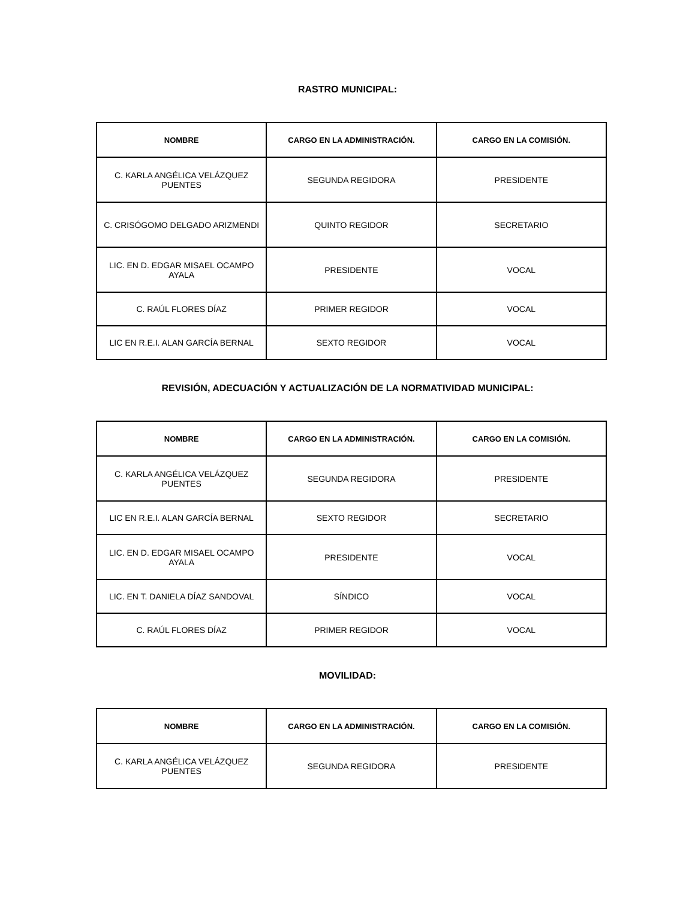RASTRO MUNICIPAL:
| NOMBRE | CARGO EN LA ADMINISTRACIÓN. | CARGO EN LA COMISIÓN. |
| --- | --- | --- |
| C. KARLA ANGÉLICA VELÁZQUEZ PUENTES | SEGUNDA REGIDORA | PRESIDENTE |
| C. CRISÓGOMO DELGADO ARIZMENDI | QUINTO REGIDOR | SECRETARIO |
| LIC. EN D. EDGAR MISAEL OCAMPO AYALA | PRESIDENTE | VOCAL |
| C. RAÚL FLORES DÍAZ | PRIMER REGIDOR | VOCAL |
| LIC EN R.E.I. ALAN GARCÍA BERNAL | SEXTO REGIDOR | VOCAL |
REVISIÓN, ADECUACIÓN Y ACTUALIZACIÓN DE LA NORMATIVIDAD MUNICIPAL:
| NOMBRE | CARGO EN LA ADMINISTRACIÓN. | CARGO EN LA COMISIÓN. |
| --- | --- | --- |
| C. KARLA ANGÉLICA VELÁZQUEZ PUENTES | SEGUNDA REGIDORA | PRESIDENTE |
| LIC EN R.E.I. ALAN GARCÍA BERNAL | SEXTO REGIDOR | SECRETARIO |
| LIC. EN D. EDGAR MISAEL OCAMPO AYALA | PRESIDENTE | VOCAL |
| LIC. EN T. DANIELA DÍAZ SANDOVAL | SÍNDICO | VOCAL |
| C. RAÚL FLORES DÍAZ | PRIMER REGIDOR | VOCAL |
MOVILIDAD:
| NOMBRE | CARGO EN LA ADMINISTRACIÓN. | CARGO EN LA COMISIÓN. |
| --- | --- | --- |
| C. KARLA ANGÉLICA VELÁZQUEZ PUENTES | SEGUNDA REGIDORA | PRESIDENTE |